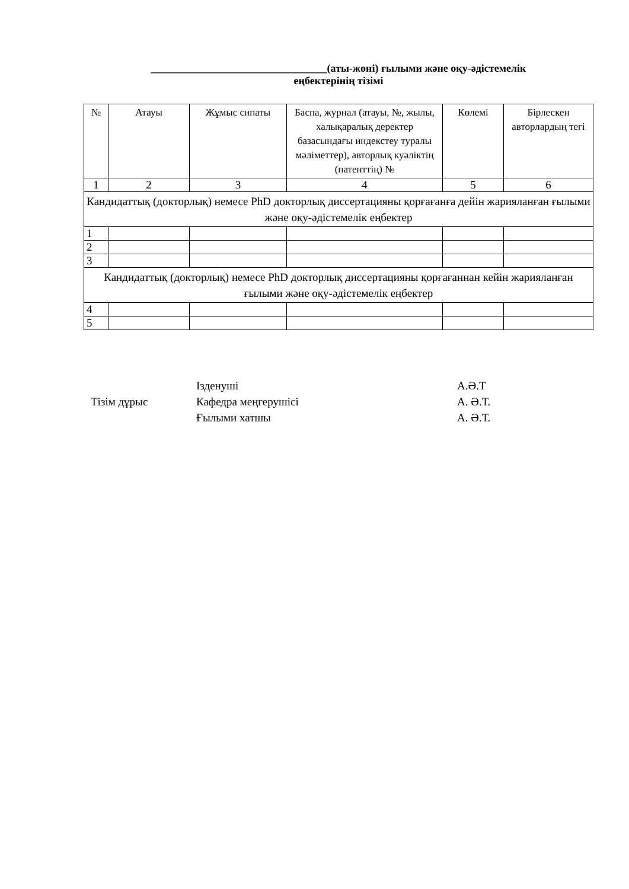_________________________________(аты-жөні) ғылыми және оқу-әдістемелік
еңбектерінің тізімі
| № | Атауы | Жұмыс сипаты | Баспа, журнал (атауы, №, жылы, халықаралық деректер базасындағы индекстеу туралы мәліметтер), авторлық куәліктің (патенттің) № | Көлемі | Бірлескен авторлардың тегі |
| --- | --- | --- | --- | --- | --- |
| 1 | 2 | 3 | 4 | 5 | 6 |
| Кандидаттық (докторлық) немесе PhD докторлық диссертацияны қорғағанға дейін жарияланған ғылыми және оқу-әдістемелік еңбектер | | | | | |
| 1 | | | | | |
| 2 | | | | | |
| 3 | | | | | |
| Кандидаттық (докторлық) немесе PhD докторлық диссертацияны қорғағаннан кейін жарияланған ғылыми және оқу-әдістемелік еңбектер | | | | | |
| 4 | | | | | |
| 5 | | | | | |
Ізденуші
А.Ә.Т
Тізім дұрыс
Кафедра меңгерушісі
А. Ә.Т.
Ғылыми хатшы
А. Ә.Т.